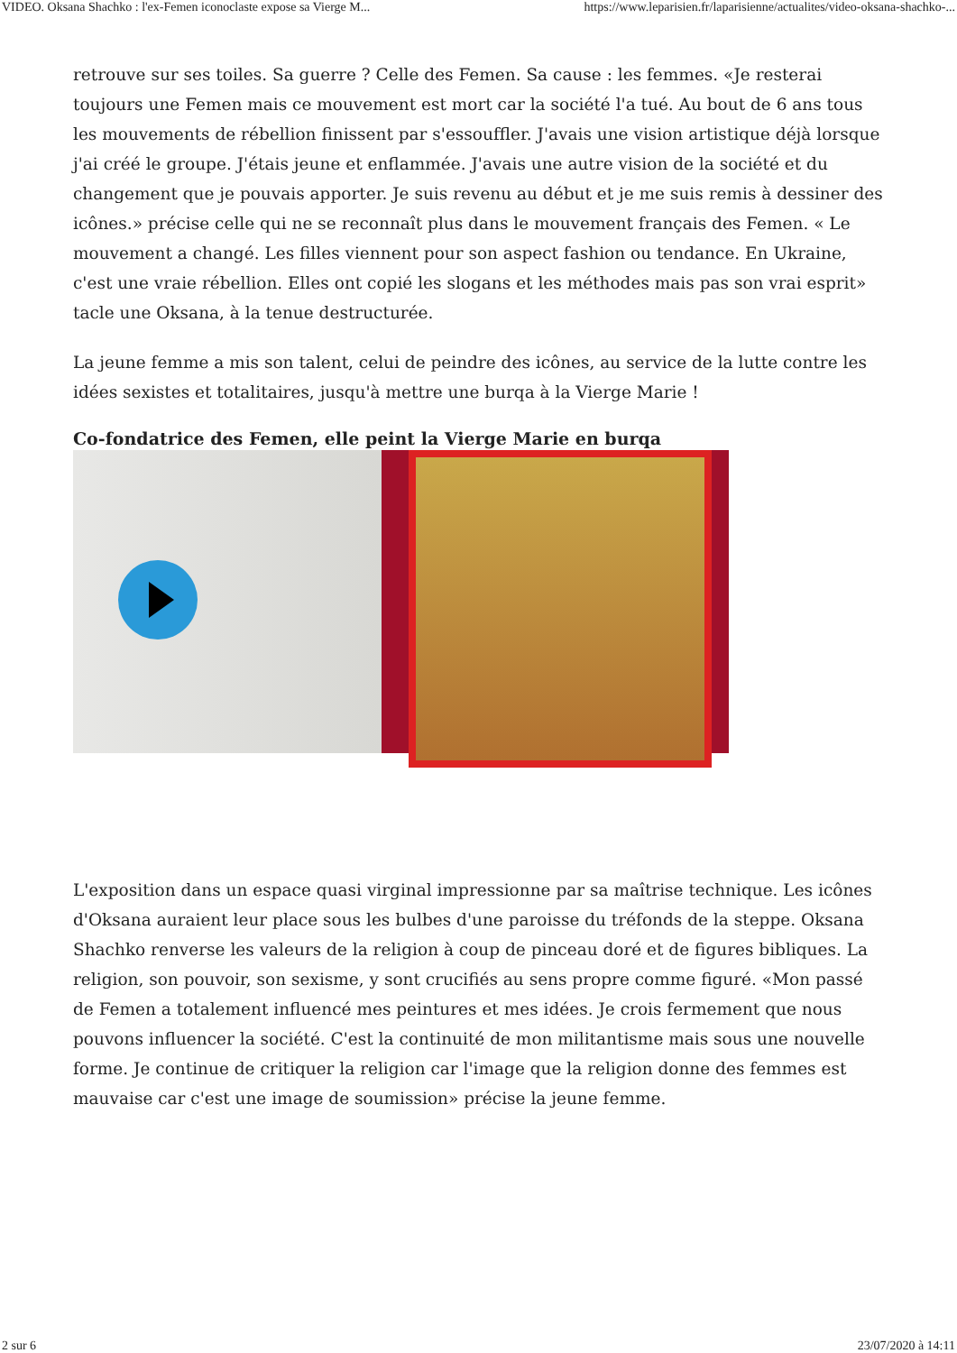VIDEO. Oksana Shachko : l'ex-Femen iconoclaste expose sa Vierge M... https://www.leparisien.fr/laparisienne/actualites/video-oksana-shachko-...
retrouve sur ses toiles. Sa guerre ? Celle des Femen. Sa cause : les femmes. «Je resterai toujours une Femen mais ce mouvement est mort car la société l'a tué. Au bout de 6 ans tous les mouvements de rébellion finissent par s'essouffler. J'avais une vision artistique déjà lorsque j'ai créé le groupe. J'étais jeune et enflammée. J'avais une autre vision de la société et du changement que je pouvais apporter. Je suis revenu au début et je me suis remis à dessiner des icônes.» précise celle qui ne se reconnaît plus dans le mouvement français des Femen. « Le mouvement a changé. Les filles viennent pour son aspect fashion ou tendance. En Ukraine, c'est une vraie rébellion. Elles ont copié les slogans et les méthodes mais pas son vrai esprit» tacle une Oksana, à la tenue destructurée.
La jeune femme a mis son talent, celui de peindre des icônes, au service de la lutte contre les idées sexistes et totalitaires, jusqu'à mettre une burqa à la Vierge Marie !
Co-fondatrice des Femen, elle peint la Vierge Marie en burqa
L'exposition dans un espace quasi virginal impressionne par sa maîtrise technique. Les icônes d'Oksana auraient leur place sous les bulbes d'une paroisse du tréfonds de la steppe. Oksana Shachko renverse les valeurs de la religion à coup de pinceau doré et de figures bibliques. La religion, son pouvoir, son sexisme, y sont crucifiés au sens propre comme figuré. «Mon passé de Femen a totalement influencé mes peintures et mes idées. Je crois fermement que nous pouvons influencer la société. C'est la continuité de mon militantisme mais sous une nouvelle forme. Je continue de critiquer la religion car l'image que la religion donne des femmes est mauvaise car c'est une image de soumission» précise la jeune femme.
2 sur 6 23/07/2020 à 14:11